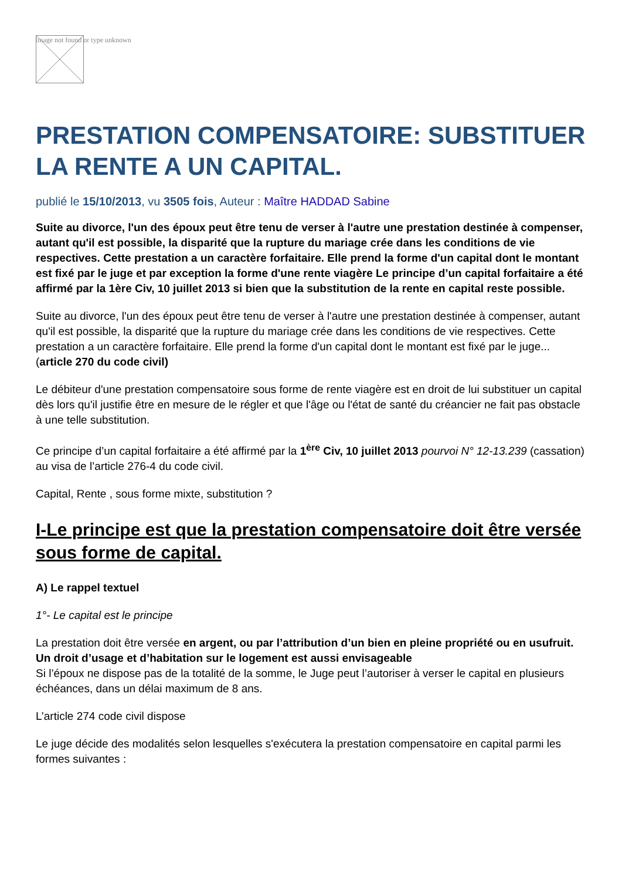Image not found or type unknown
PRESTATION COMPENSATOIRE: SUBSTITUER LA RENTE A UN CAPITAL.
publié le 15/10/2013, vu 3505 fois, Auteur : Maître HADDAD Sabine
Suite au divorce, l'un des époux peut être tenu de verser à l'autre une prestation destinée à compenser, autant qu'il est possible, la disparité que la rupture du mariage crée dans les conditions de vie respectives. Cette prestation a un caractère forfaitaire. Elle prend la forme d'un capital dont le montant est fixé par le juge et par exception la forme d'une rente viagère Le principe d’un capital forfaitaire a été affirmé par la 1ère Civ, 10 juillet 2013 si bien que la substitution de la rente en capital reste possible.
Suite au divorce, l'un des époux peut être tenu de verser à l'autre une prestation destinée à compenser, autant qu'il est possible, la disparité que la rupture du mariage crée dans les conditions de vie respectives. Cette prestation a un caractère forfaitaire. Elle prend la forme d'un capital dont le montant est fixé par le juge... (article 270 du code civil)
Le débiteur d'une prestation compensatoire sous forme de rente viagère est en droit de lui substituer un capital dès lors qu'il justifie être en mesure de le régler et que l'âge ou l'état de santé du créancier ne fait pas obstacle à une telle substitution.
Ce principe d’un capital forfaitaire a été affirmé par la 1<sup>ère</sup> Civ, 10 juillet 2013 pourvoi N° 12-13.239 (cassation) au visa de l’article 276-4 du code civil.
Capital, Rente , sous forme mixte, substitution ?
I-Le principe est que la prestation compensatoire doit être versée sous forme de capital.
A) Le rappel textuel
1°- Le capital est le principe
La prestation doit être versée en argent, ou par l’attribution d’un bien en pleine propriété ou en usufruit. Un droit d’usage et d’habitation sur le logement est aussi envisageable
Si l’époux ne dispose pas de la totalité de la somme, le Juge peut l’autoriser à verser le capital en plusieurs échéances, dans un délai maximum de 8 ans.
L’article 274 code civil dispose
Le juge décide des modalités selon lesquelles s'exécutera la prestation compensatoire en capital parmi les formes suivantes :